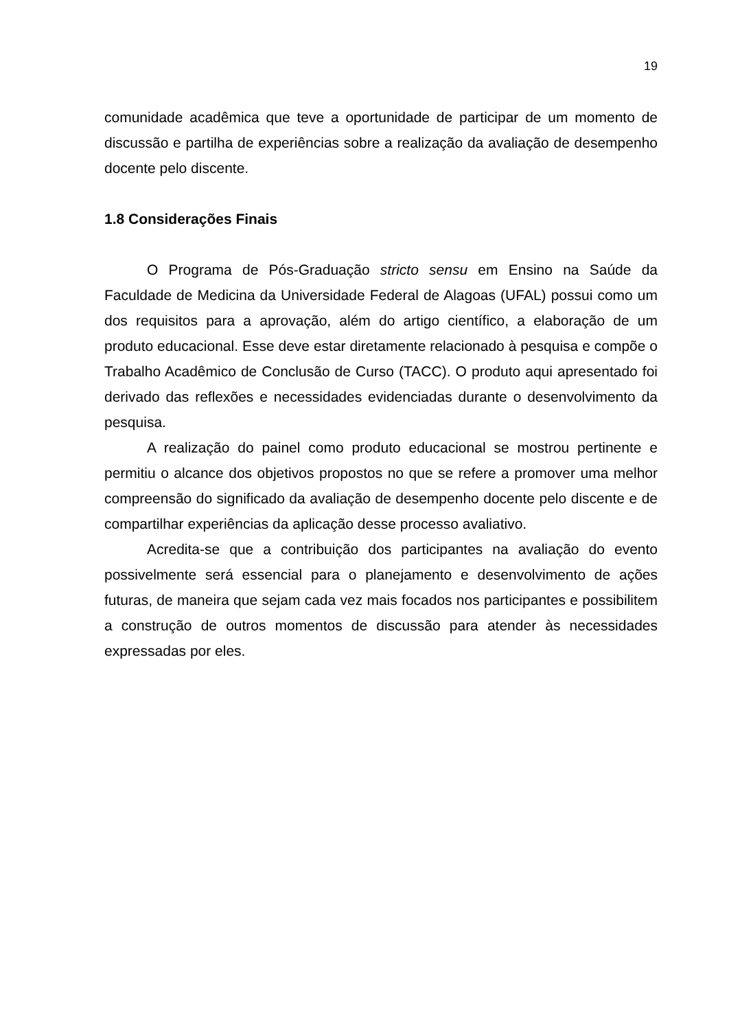19
comunidade acadêmica que teve a oportunidade de participar de um momento de discussão e partilha de experiências sobre a realização da avaliação de desempenho docente pelo discente.
1.8 Considerações Finais
O Programa de Pós-Graduação stricto sensu em Ensino na Saúde da Faculdade de Medicina da Universidade Federal de Alagoas (UFAL) possui como um dos requisitos para a aprovação, além do artigo científico, a elaboração de um produto educacional. Esse deve estar diretamente relacionado à pesquisa e compõe o Trabalho Acadêmico de Conclusão de Curso (TACC). O produto aqui apresentado foi derivado das reflexões e necessidades evidenciadas durante o desenvolvimento da pesquisa.
A realização do painel como produto educacional se mostrou pertinente e permitiu o alcance dos objetivos propostos no que se refere a promover uma melhor compreensão do significado da avaliação de desempenho docente pelo discente e de compartilhar experiências da aplicação desse processo avaliativo.
Acredita-se que a contribuição dos participantes na avaliação do evento possivelmente será essencial para o planejamento e desenvolvimento de ações futuras, de maneira que sejam cada vez mais focados nos participantes e possibilitem a construção de outros momentos de discussão para atender às necessidades expressadas por eles.